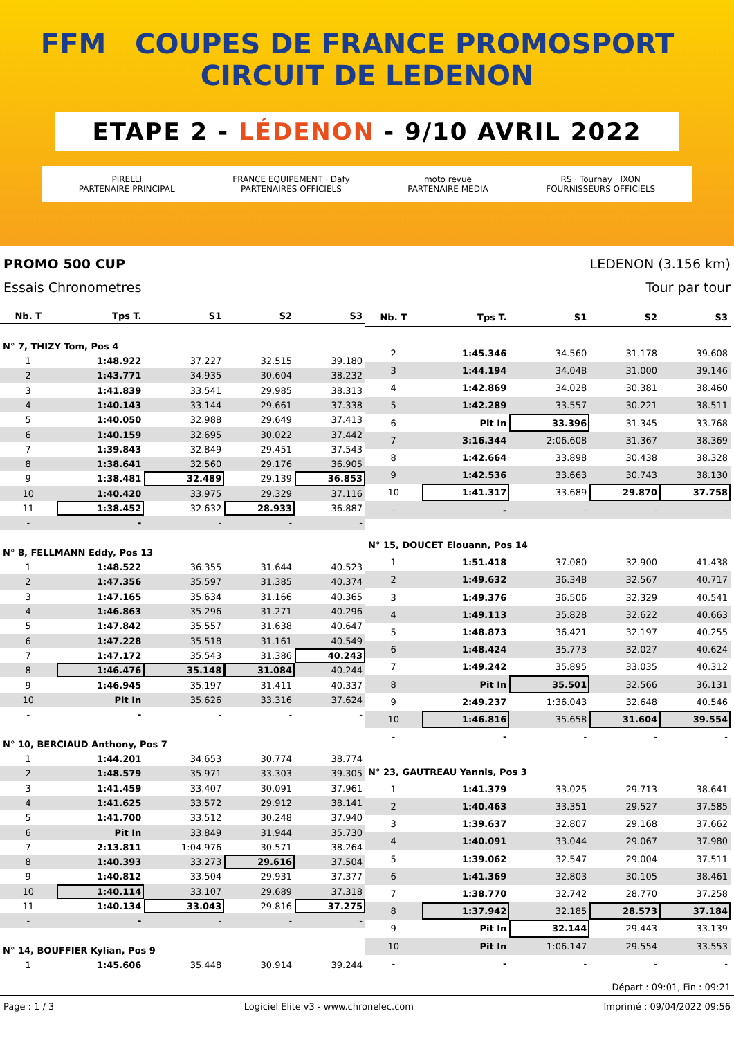FFM COUPES DE FRANCE PROMOSPORT CIRCUIT DE LEDENON
ETAPE 2 - LÉDENON - 9/10 AVRIL 2022
PIRELLI
PARTENAIRE PRINCIPAL FRANCE EQUIPEMENT · Dafy
PARTENAIRES OFFICIELS moto revue
PARTENAIRE MEDIA RS · Tournay · IXON
FOURNISSEURS OFFICIELS
PROMO 500 CUP LEDENON (3.156 km)
Essais Chronometres Tour par tour
| Nb. T | Tps T. | S1 | S2 | S3 |
| --- | --- | --- | --- | --- |
| N° 7, THIZY Tom, Pos 4 | | | | |
| 1 | 1:48.922 | 37.227 | 32.515 | 39.180 |
| 2 | 1:43.771 | 34.935 | 30.604 | 38.232 |
| 3 | 1:41.839 | 33.541 | 29.985 | 38.313 |
| 4 | 1:40.143 | 33.144 | 29.661 | 37.338 |
| 5 | 1:40.050 | 32.988 | 29.649 | 37.413 |
| 6 | 1:40.159 | 32.695 | 30.022 | 37.442 |
| 7 | 1:39.843 | 32.849 | 29.451 | 37.543 |
| 8 | 1:38.641 | 32.560 | 29.176 | 36.905 |
| 9 | 1:38.481 | 32.489 | 29.139 | 36.853 |
| 10 | 1:40.420 | 33.975 | 29.329 | 37.116 |
| 11 | 1:38.452 | 32.632 | 28.933 | 36.887 |
| - | - | - | - | - |
| N° 8, FELLMANN Eddy, Pos 13 | | | | |
| 1 | 1:48.522 | 36.355 | 31.644 | 40.523 |
| 2 | 1:47.356 | 35.597 | 31.385 | 40.374 |
| 3 | 1:47.165 | 35.634 | 31.166 | 40.365 |
| 4 | 1:46.863 | 35.296 | 31.271 | 40.296 |
| 5 | 1:47.842 | 35.557 | 31.638 | 40.647 |
| 6 | 1:47.228 | 35.518 | 31.161 | 40.549 |
| 7 | 1:47.172 | 35.543 | 31.386 | 40.243 |
| 8 | 1:46.476 | 35.148 | 31.084 | 40.244 |
| 9 | 1:46.945 | 35.197 | 31.411 | 40.337 |
| 10 | Pit In | 35.626 | 33.316 | 37.624 |
| - | - | - | - | - |
| N° 10, BERCIAUD Anthony, Pos 7 | | | | |
| 1 | 1:44.201 | 34.653 | 30.774 | 38.774 |
| 2 | 1:48.579 | 35.971 | 33.303 | 39.305 |
| 3 | 1:41.459 | 33.407 | 30.091 | 37.961 |
| 4 | 1:41.625 | 33.572 | 29.912 | 38.141 |
| 5 | 1:41.700 | 33.512 | 30.248 | 37.940 |
| 6 | Pit In | 33.849 | 31.944 | 35.730 |
| 7 | 2:13.811 | 1:04.976 | 30.571 | 38.264 |
| 8 | 1:40.393 | 33.273 | 29.616 | 37.504 |
| 9 | 1:40.812 | 33.504 | 29.931 | 37.377 |
| 10 | 1:40.114 | 33.107 | 29.689 | 37.318 |
| 11 | 1:40.134 | 33.043 | 29.816 | 37.275 |
| - | - | - | - | - |
| N° 14, BOUFFIER Kylian, Pos 9 | | | | |
| 1 | 1:45.606 | 35.448 | 30.914 | 39.244 |
| Nb. T | Tps T. | S1 | S2 | S3 |
| --- | --- | --- | --- | --- |
| 2 | 1:45.346 | 34.560 | 31.178 | 39.608 |
| 3 | 1:44.194 | 34.048 | 31.000 | 39.146 |
| 4 | 1:42.869 | 34.028 | 30.381 | 38.460 |
| 5 | 1:42.289 | 33.557 | 30.221 | 38.511 |
| 6 | Pit In | 33.396 | 31.345 | 33.768 |
| 7 | 3:16.344 | 2:06.608 | 31.367 | 38.369 |
| 8 | 1:42.664 | 33.898 | 30.438 | 38.328 |
| 9 | 1:42.536 | 33.663 | 30.743 | 38.130 |
| 10 | 1:41.317 | 33.689 | 29.870 | 37.758 |
| - | - | - | - | - |
| N° 15, DOUCET Elouann, Pos 14 | | | | |
| 1 | 1:51.418 | 37.080 | 32.900 | 41.438 |
| 2 | 1:49.632 | 36.348 | 32.567 | 40.717 |
| 3 | 1:49.376 | 36.506 | 32.329 | 40.541 |
| 4 | 1:49.113 | 35.828 | 32.622 | 40.663 |
| 5 | 1:48.873 | 36.421 | 32.197 | 40.255 |
| 6 | 1:48.424 | 35.773 | 32.027 | 40.624 |
| 7 | 1:49.242 | 35.895 | 33.035 | 40.312 |
| 8 | Pit In | 35.501 | 32.566 | 36.131 |
| 9 | 2:49.237 | 1:36.043 | 32.648 | 40.546 |
| 10 | 1:46.816 | 35.658 | 31.604 | 39.554 |
| - | - | - | - | - |
| N° 23, GAUTREAU Yannis, Pos 3 | | | | |
| 1 | 1:41.379 | 33.025 | 29.713 | 38.641 |
| 2 | 1:40.463 | 33.351 | 29.527 | 37.585 |
| 3 | 1:39.637 | 32.807 | 29.168 | 37.662 |
| 4 | 1:40.091 | 33.044 | 29.067 | 37.980 |
| 5 | 1:39.062 | 32.547 | 29.004 | 37.511 |
| 6 | 1:41.369 | 32.803 | 30.105 | 38.461 |
| 7 | 1:38.770 | 32.742 | 28.770 | 37.258 |
| 8 | 1:37.942 | 32.185 | 28.573 | 37.184 |
| 9 | Pit In | 32.144 | 29.443 | 33.139 |
| 10 | Pit In | 1:06.147 | 29.554 | 33.553 |
| - | - | - | - | - |
Départ : 09:01, Fin : 09:21
Page : 1 / 3 Logiciel Elite v3 - www.chronelec.com Imprimé : 09/04/2022 09:56